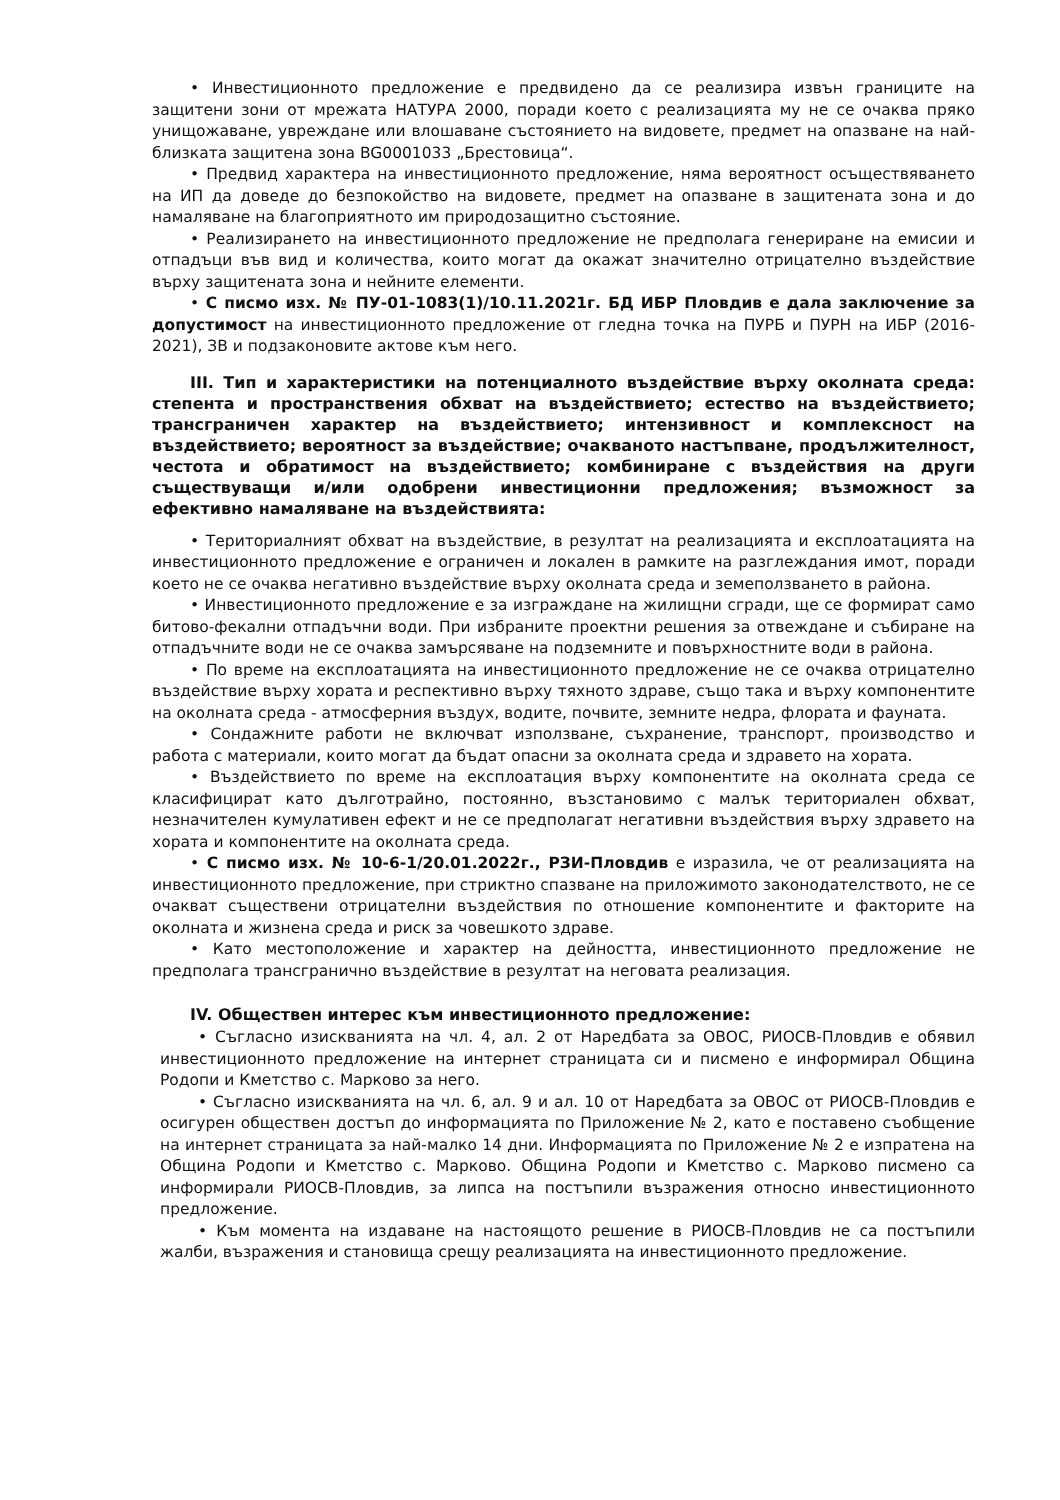• Инвестиционното предложение е предвидено да се реализира извън границите на защитени зони от мрежата НАТУРА 2000, поради което с реализацията му не се очаква пряко унищожаване, увреждане или влошаване състоянието на видовете, предмет на опазване на най-близката защитена зона BG0001033 „Брестовица“.
• Предвид характера на инвестиционното предложение, няма вероятност осъществяването на ИП да доведе до безпокойство на видовете, предмет на опазване в защитената зона и до намаляване на благоприятното им природозащитно състояние.
• Реализирането на инвестиционното предложение не предполага генериране на емисии и отпадъци във вид и количества, които могат да окажат значително отрицателно въздействие върху защитената зона и нейните елементи.
• С писмо изх. № ПУ-01-1083(1)/10.11.2021г. БД ИБР Пловдив е дала заключение за допустимост на инвестиционното предложение от гледна точка на ПУРБ и ПУРН на ИБР (2016-2021), ЗВ и подзаконовите актове към него.
III. Тип и характеристики на потенциалното въздействие върху околната среда: степента и пространствения обхват на въздействието; естество на въздействието; трансграничен характер на въздействието; интензивност и комплексност на въздействието; вероятност за въздействие; очакваното настъпване, продължителност, честота и обратимост на въздействието; комбиниране с въздействия на други съществуващи и/или одобрени инвестиционни предложения; възможност за ефективно намаляване на въздействията:
• Териториалният обхват на въздействие, в резултат на реализацията и експлоатацията на инвестиционното предложение е ограничен и локален в рамките на разглеждания имот, поради което не се очаква негативно въздействие върху околната среда и земеползването в района.
• Инвестиционното предложение е за изграждане на жилищни сгради, ще се формират само битово-фекални отпадъчни води. При избраните проектни решения за отвеждане и събиране на отпадъчните води не се очаква замърсяване на подземните и повърхностните води в района.
• По време на експлоатацията на инвестиционното предложение не се очаква отрицателно въздействие върху хората и респективно върху тяхното здраве, също така и върху компонентите на околната среда - атмосферния въздух, водите, почвите, земните недра, флората и фауната.
• Сондажните работи не включват използване, съхранение, транспорт, производство и работа с материали, които могат да бъдат опасни за околната среда и здравето на хората.
• Въздействието по време на експлоатация върху компонентите на околната среда се класифицират като дълготрайно, постоянно, възстановимо с малък териториален обхват, незначителен кумулативен ефект и не се предполагат негативни въздействия върху здравето на хората и компонентите на околната среда.
• С писмо изх. № 10-6-1/20.01.2022г., РЗИ-Пловдив е изразила, че от реализацията на инвестиционното предложение, при стриктно спазване на приложимото законодателството, не се очакват съществени отрицателни въздействия по отношение компонентите и факторите на околната и жизнена среда и риск за човешкото здраве.
• Като местоположение и характер на дейността, инвестиционното предложение не предполага трансгранично въздействие в резултат на неговата реализация.
IV. Обществен интерес към инвестиционното предложение:
• Съгласно изискванията на чл. 4, ал. 2 от Наредбата за ОВОС, РИОСВ-Пловдив е обявил инвестиционното предложение на интернет страницата си и писмено е информирал Община Родопи и Кметство с. Марково за него.
• Съгласно изискванията на чл. 6, ал. 9 и ал. 10 от Наредбата за ОВОС от РИОСВ-Пловдив е осигурен обществен достъп до информацията по Приложение № 2, като е поставено съобщение на интернет страницата за най-малко 14 дни. Информацията по Приложение № 2 е изпратена на Община Родопи и Кметство с. Марково. Община Родопи и Кметство с. Марково писмено са информирали РИОСВ-Пловдив, за липса на постъпили възражения относно инвестиционното предложение.
• Към момента на издаване на настоящото решение в РИОСВ-Пловдив не са постъпили жалби, възражения и становища срещу реализацията на инвестиционното предложение.